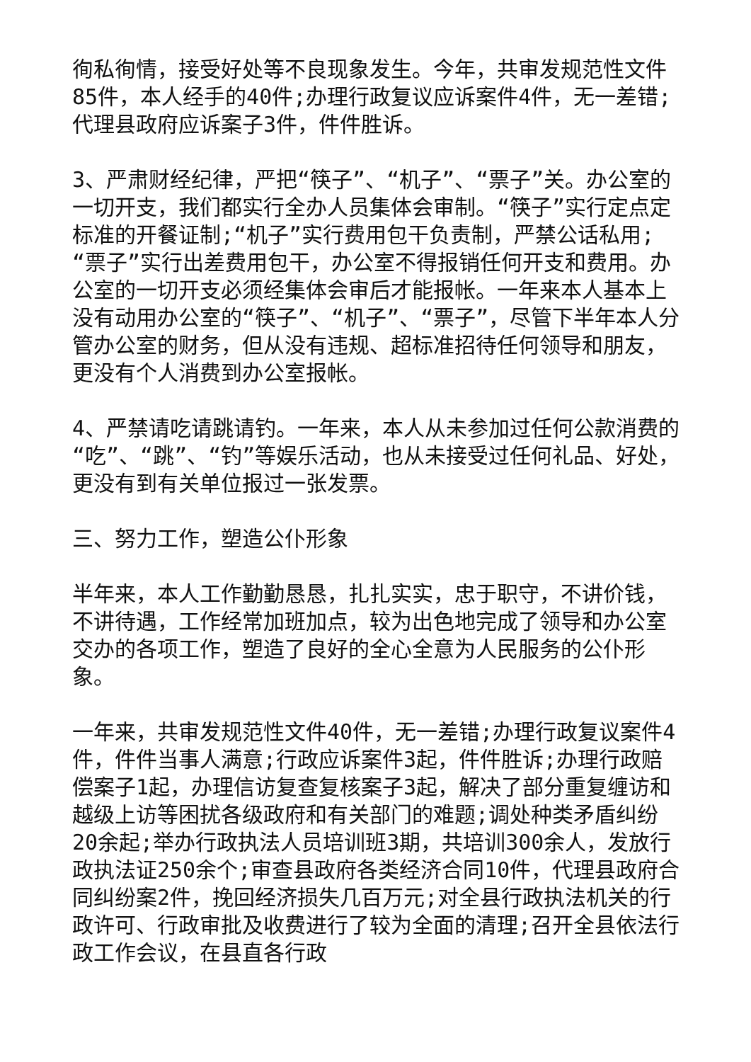徇私徇情，接受好处等不良现象发生。今年，共审发规范性文件85件，本人经手的40件;办理行政复议应诉案件4件，无一差错;代理县政府应诉案子3件，件件胜诉。
3、严肃财经纪律，严把“筷子”、“机子”、“票子”关。办公室的一切开支，我们都实行全办人员集体会审制。“筷子”实行定点定标准的开餐证制;“机子”实行费用包干负责制，严禁公话私用;“票子”实行出差费用包干，办公室不得报销任何开支和费用。办公室的一切开支必须经集体会审后才能报帐。一年来本人基本上没有动用办公室的“筷子”、“机子”、“票子”，尽管下半年本人分管办公室的财务，但从没有违规、超标准招待任何领导和朋友，更没有个人消费到办公室报帐。
4、严禁请吃请跳请钓。一年来，本人从未参加过任何公款消费的“吃”、“跳”、“钓”等娱乐活动，也从未接受过任何礼品、好处，更没有到有关单位报过一张发票。
三、努力工作，塑造公仆形象
半年来，本人工作勤勤恳恳，扎扎实实，忠于职守，不讲价钱，不讲待遇，工作经常加班加点，较为出色地完成了领导和办公室交办的各项工作，塑造了良好的全心全意为人民服务的公仆形象。
一年来，共审发规范性文件40件，无一差错;办理行政复议案件4件，件件当事人满意;行政应诉案件3起，件件胜诉;办理行政赔偿案子1起，办理信访复查复核案子3起，解决了部分重复缠访和越级上访等困扰各级政府和有关部门的难题;调处种类矛盾纠纷20余起;举办行政执法人员培训班3期，共培训300余人，发放行政执法证250余个;审查县政府各类经济合同10件，代理县政府合同纠纷案2件，挽回经济损失几百万元;对全县行政执法机关的行政许可、行政审批及收费进行了较为全面的清理;召开全县依法行政工作会议，在县直各行政